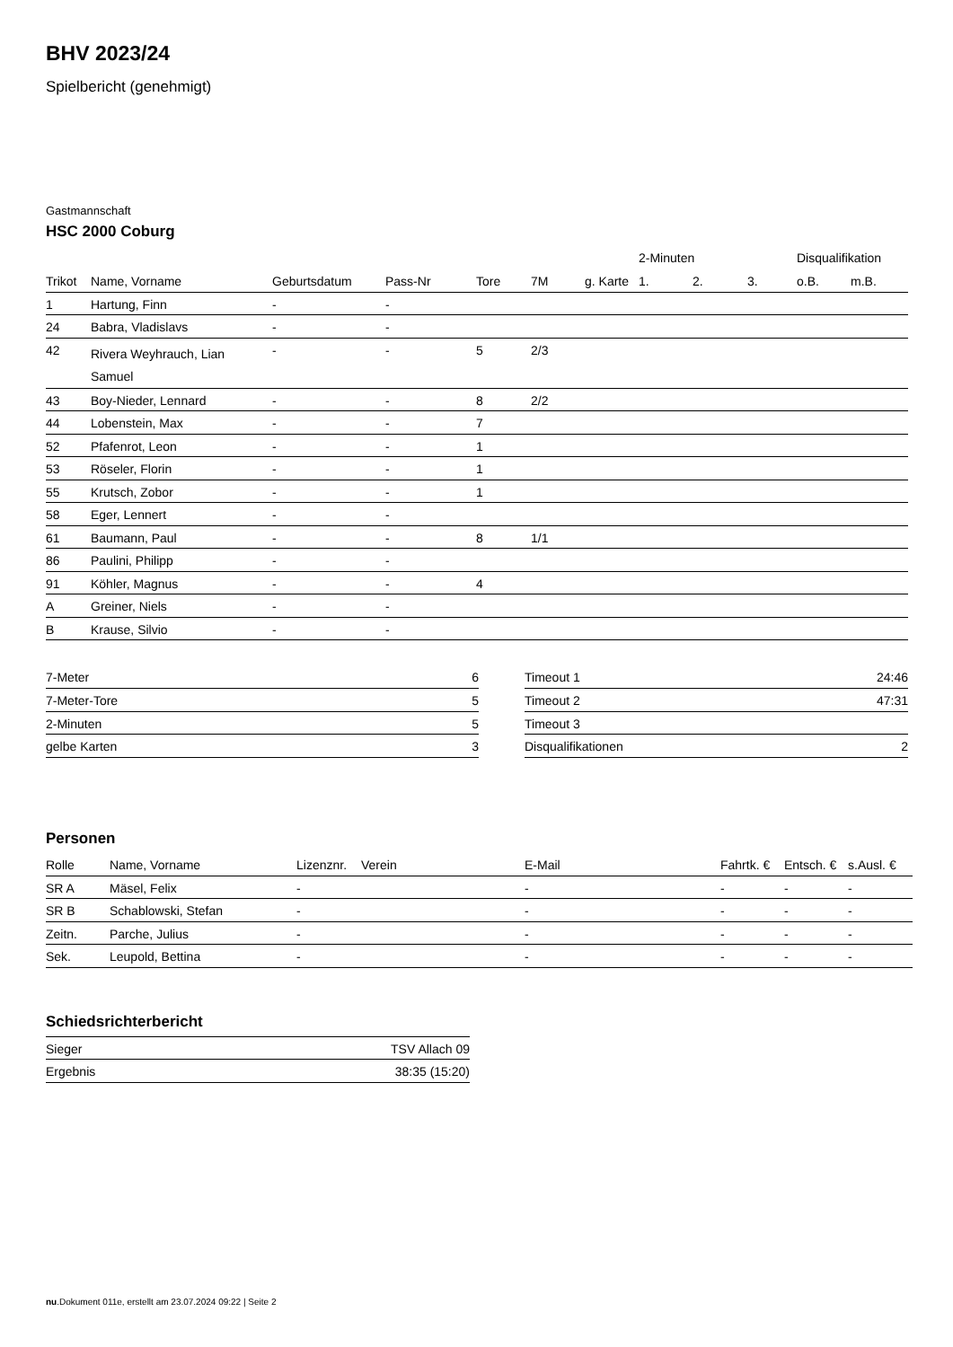BHV 2023/24
Spielbericht (genehmigt)
Gastmannschaft
HSC 2000 Coburg
| | | | | | | | 2-Minuten | | | Disqualifikation | |
| --- | --- | --- | --- | --- | --- | --- | --- | --- | --- | --- | --- |
| Trikot | Name, Vorname | Geburtsdatum | Pass-Nr | Tore | 7M | g. Karte | 1. | 2. | 3. | o.B. | m.B. |
| 1 | Hartung, Finn | - | - | | | | | | | | |
| 24 | Babra, Vladislavs | - | - | | | | | | | | |
| 42 | Rivera Weyhrauch, Lian Samuel | - | - | 5 | 2/3 | | | | | | |
| 43 | Boy-Nieder, Lennard | - | - | 8 | 2/2 | | | | | | |
| 44 | Lobenstein, Max | - | - | 7 | | | | | | | |
| 52 | Pfafenrot, Leon | - | - | 1 | | | | | | | |
| 53 | Röseler, Florin | - | - | 1 | | | | | | | |
| 55 | Krutsch, Zobor | - | - | 1 | | | | | | | |
| 58 | Eger, Lennert | - | - | | | | | | | | |
| 61 | Baumann, Paul | - | - | 8 | 1/1 | | | | | | |
| 86 | Paulini, Philipp | - | - | | | | | | | | |
| 91 | Köhler, Magnus | - | - | 4 | | | | | | | |
| A | Greiner, Niels | - | - | | | | | | | | |
| B | Krause, Silvio | - | - | | | | | | | | |
| 7-Meter | 6 |
| 7-Meter-Tore | 5 |
| 2-Minuten | 5 |
| gelbe Karten | 3 |
| Timeout 1 | 24:46 |
| Timeout 2 | 47:31 |
| Timeout 3 | |
| Disqualifikationen | 2 |
Personen
| Rolle | Name, Vorname | Lizenznr. | Verein | E-Mail | Fahrtk. € | Entsch. € | s.Ausl. € |
| --- | --- | --- | --- | --- | --- | --- | --- |
| SR A | Mäsel, Felix | - | | - | - | - | - |
| SR B | Schablowski, Stefan | - | | - | - | - | - |
| Zeitn. | Parche, Julius | - | | - | - | - | - |
| Sek. | Leupold, Bettina | - | | - | - | - | - |
Schiedsrichterbericht
| Sieger | TSV Allach 09 |
| Ergebnis | 38:35 (15:20) |
nu.Dokument 011e, erstellt am 23.07.2024 09:22 | Seite 2